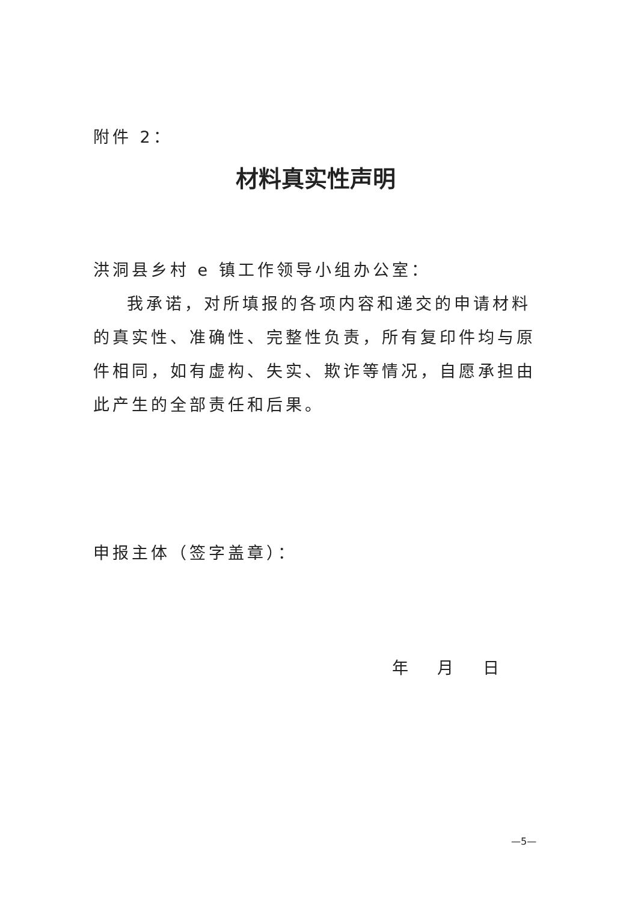附件 2：
材料真实性声明
洪洞县乡村 e 镇工作领导小组办公室：
我承诺，对所填报的各项内容和递交的申请材料的真实性、准确性、完整性负责，所有复印件均与原件相同，如有虚构、失实、欺诈等情况，自愿承担由此产生的全部责任和后果。
申报主体（签字盖章）：
年 月 日
—5—